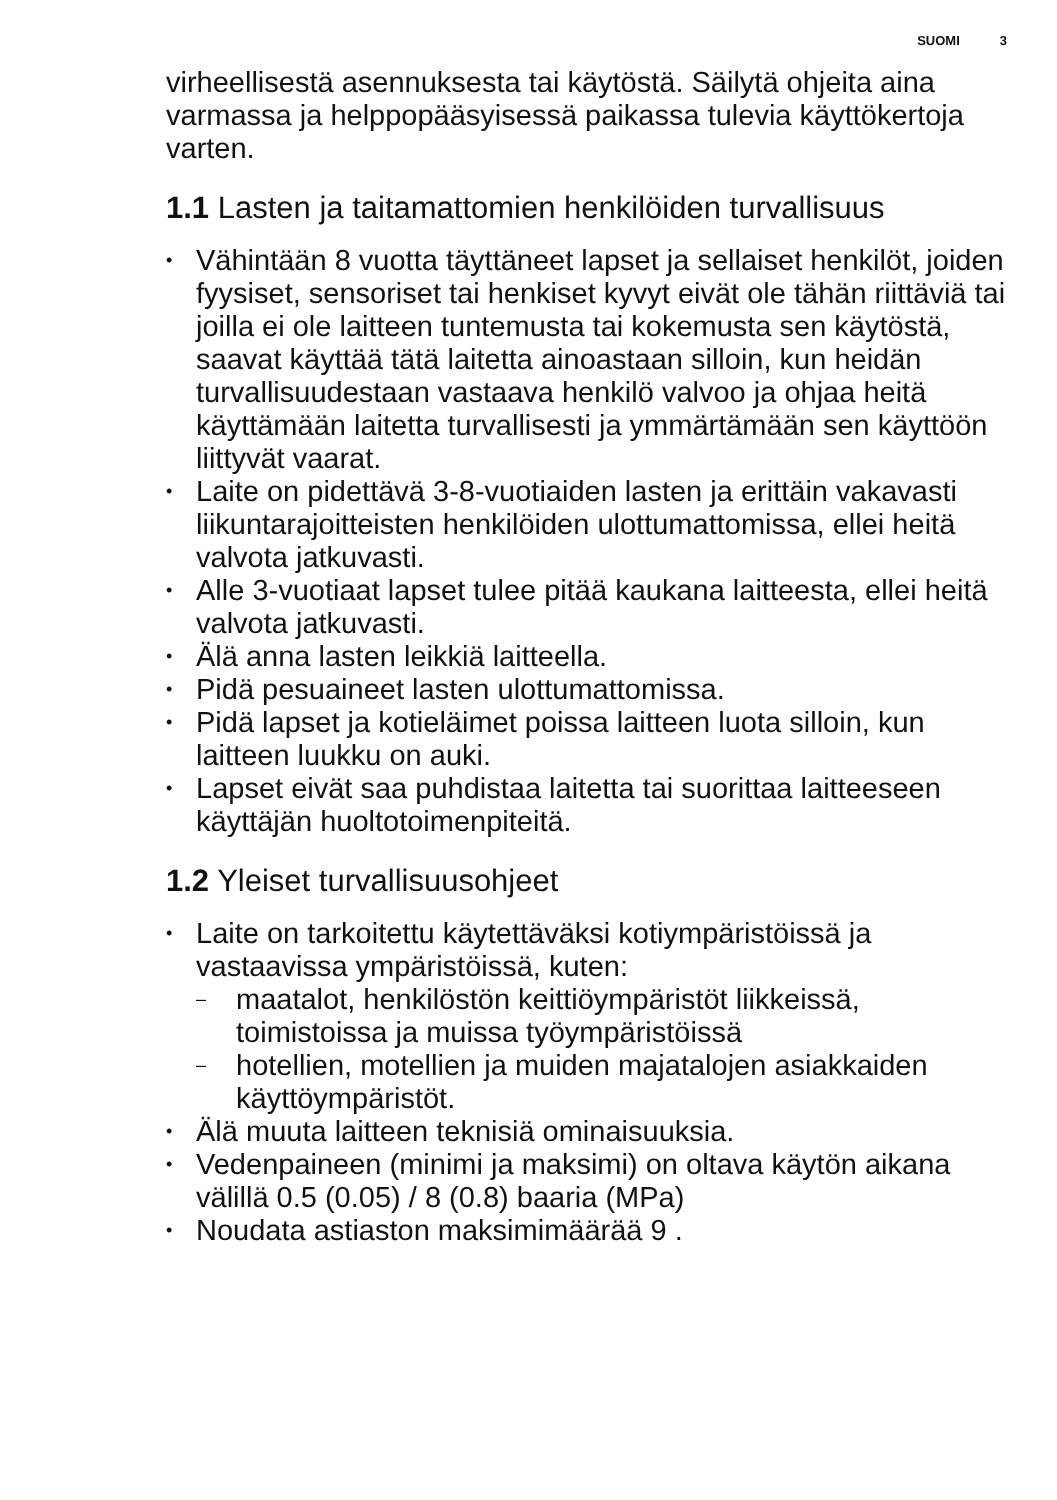SUOMI 3
virheellisestä asennuksesta tai käytöstä. Säilytä ohjeita aina varmassa ja helppopääsyisessä paikassa tulevia käyttökertoja varten.
1.1 Lasten ja taitamattomien henkilöiden turvallisuus
• Vähintään 8 vuotta täyttäneet lapset ja sellaiset henkilöt, joiden fyysiset, sensoriset tai henkiset kyvyt eivät ole tähän riittäviä tai joilla ei ole laitteen tuntemusta tai kokemusta sen käytöstä, saavat käyttää tätä laitetta ainoastaan silloin, kun heidän turvallisuudestaan vastaava henkilö valvoo ja ohjaa heitä käyttämään laitetta turvallisesti ja ymmärtämään sen käyttöön liittyvät vaarat.
• Laite on pidettävä 3-8-vuotiaiden lasten ja erittäin vakavasti liikuntarajoitteisten henkilöiden ulottumattomissa, ellei heitä valvota jatkuvasti.
• Alle 3-vuotiaat lapset tulee pitää kaukana laitteesta, ellei heitä valvota jatkuvasti.
• Älä anna lasten leikkiä laitteella.
• Pidä pesuaineet lasten ulottumattomissa.
• Pidä lapset ja kotieläimet poissa laitteen luota silloin, kun laitteen luukku on auki.
• Lapset eivät saa puhdistaa laitetta tai suorittaa laitteeseen käyttäjän huoltotoimenpiteitä.
1.2 Yleiset turvallisuusohjeet
• Laite on tarkoitettu käytettäväksi kotiympäristöissä ja vastaavissa ympäristöissä, kuten:
– maatalot, henkilöstön keittiöympäristöt liikkeissä, toimistoissa ja muissa työympäristöissä
– hotellien, motellien ja muiden majatalojen asiakkaiden käyttöympäristöt.
• Älä muuta laitteen teknisiä ominaisuuksia.
• Vedenpaineen (minimi ja maksimi) on oltava käytön aikana välillä 0.5 (0.05) / 8 (0.8) baaria (MPa)
• Noudata astiaston maksimimäärää 9 .